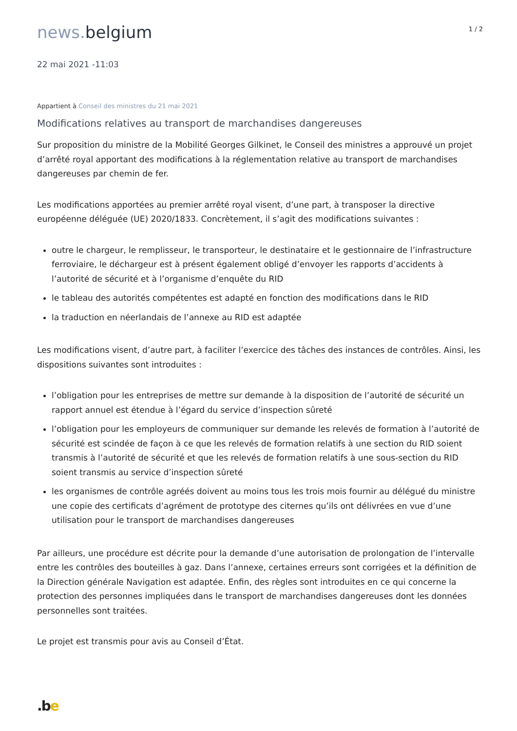news. belgium
1 / 2
22 mai 2021 -11:03
Appartient à Conseil des ministres du 21 mai 2021
Modifications relatives au transport de marchandises dangereuses
Sur proposition du ministre de la Mobilité Georges Gilkinet, le Conseil des ministres a approuvé un projet d’arrêté royal apportant des modifications à la réglementation relative au transport de marchandises dangereuses par chemin de fer.
Les modifications apportées au premier arrêté royal visent, d’une part, à transposer la directive européenne déléguée (UE) 2020/1833. Concrètement, il s’agit des modifications suivantes :
outre le chargeur, le remplisseur, le transporteur, le destinataire et le gestionnaire de l’infrastructure ferroviaire, le déchargeur est à présent également obligé d’envoyer les rapports d’accidents à l’autorité de sécurité et à l’organisme d’enquête du RID
le tableau des autorités compétentes est adapté en fonction des modifications dans le RID
la traduction en néerlandais de l’annexe au RID est adaptée
Les modifications visent, d’autre part, à faciliter l’exercice des tâches des instances de contrôles. Ainsi, les dispositions suivantes sont introduites :
l’obligation pour les entreprises de mettre sur demande à la disposition de l’autorité de sécurité un rapport annuel est étendue à l’égard du service d’inspection sûreté
l’obligation pour les employeurs de communiquer sur demande les relevés de formation à l’autorité de sécurité est scindée de façon à ce que les relevés de formation relatifs à une section du RID soient transmis à l’autorité de sécurité et que les relevés de formation relatifs à une sous-section du RID soient transmis au service d’inspection sûreté
les organismes de contrôle agréés doivent au moins tous les trois mois fournir au délégué du ministre une copie des certificats d’agrément de prototype des citernes qu’ils ont délivrées en vue d’une utilisation pour le transport de marchandises dangereuses
Par ailleurs, une procédure est décrite pour la demande d’une autorisation de prolongation de l’intervalle entre les contrôles des bouteilles à gaz. Dans l’annexe, certaines erreurs sont corrigées et la définition de la Direction générale Navigation est adaptée. Enfin, des règles sont introduites en ce qui concerne la protection des personnes impliquées dans le transport de marchandises dangereuses dont les données personnelles sont traitées.
Le projet est transmis pour avis au Conseil d’État.
.be